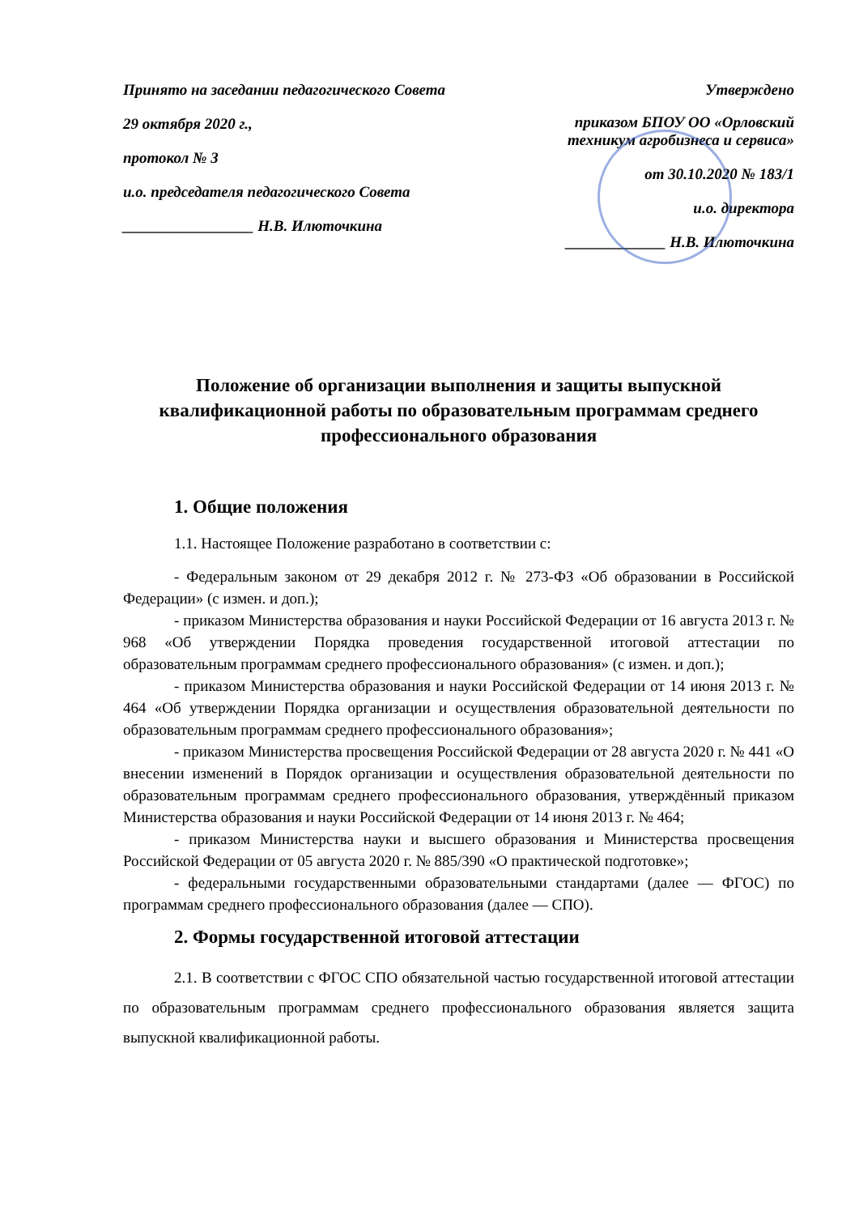Принято на заседании педагогического Совета
29 октября 2020 г.,
протокол № 3
и.о. председателя педагогического Совета
_________________ Н.В. Илюточкина
Утверждено
приказом БПОУ ОО «Орловский техникум агробизнеса и сервиса»
от 30.10.2020 № 183/1
и.о. директора
_____________ Н.В. Илюточкина
Положение об организации выполнения и защиты выпускной квалификационной работы по образовательным программам среднего профессионального образования
1. Общие положения
1.1. Настоящее Положение разработано в соответствии с:
- Федеральным законом от 29 декабря 2012 г. № 273-ФЗ «Об образовании в Российской Федерации» (с измен. и доп.);
- приказом Министерства образования и науки Российской Федерации от 16 августа 2013 г. № 968 «Об утверждении Порядка проведения государственной итоговой аттестации по образовательным программам среднего профессионального образования» (с измен. и доп.);
- приказом Министерства образования и науки Российской Федерации от 14 июня 2013 г. № 464 «Об утверждении Порядка организации и осуществления образовательной деятельности по образовательным программам среднего профессионального образования»;
- приказом Министерства просвещения Российской Федерации от 28 августа 2020 г. № 441 «О внесении изменений в Порядок организации и осуществления образовательной деятельности по образовательным программам среднего профессионального образования, утверждённый приказом Министерства образования и науки Российской Федерации от 14 июня 2013 г. № 464;
- приказом Министерства науки и высшего образования и Министерства просвещения Российской Федерации от 05 августа 2020 г. № 885/390 «О практической подготовке»;
- федеральными государственными образовательными стандартами (далее — ФГОС) по программам среднего профессионального образования (далее — СПО).
2. Формы государственной итоговой аттестации
2.1. В соответствии с ФГОС СПО обязательной частью государственной итоговой аттестации по образовательным программам среднего профессионального образования является защита выпускной квалификационной работы.